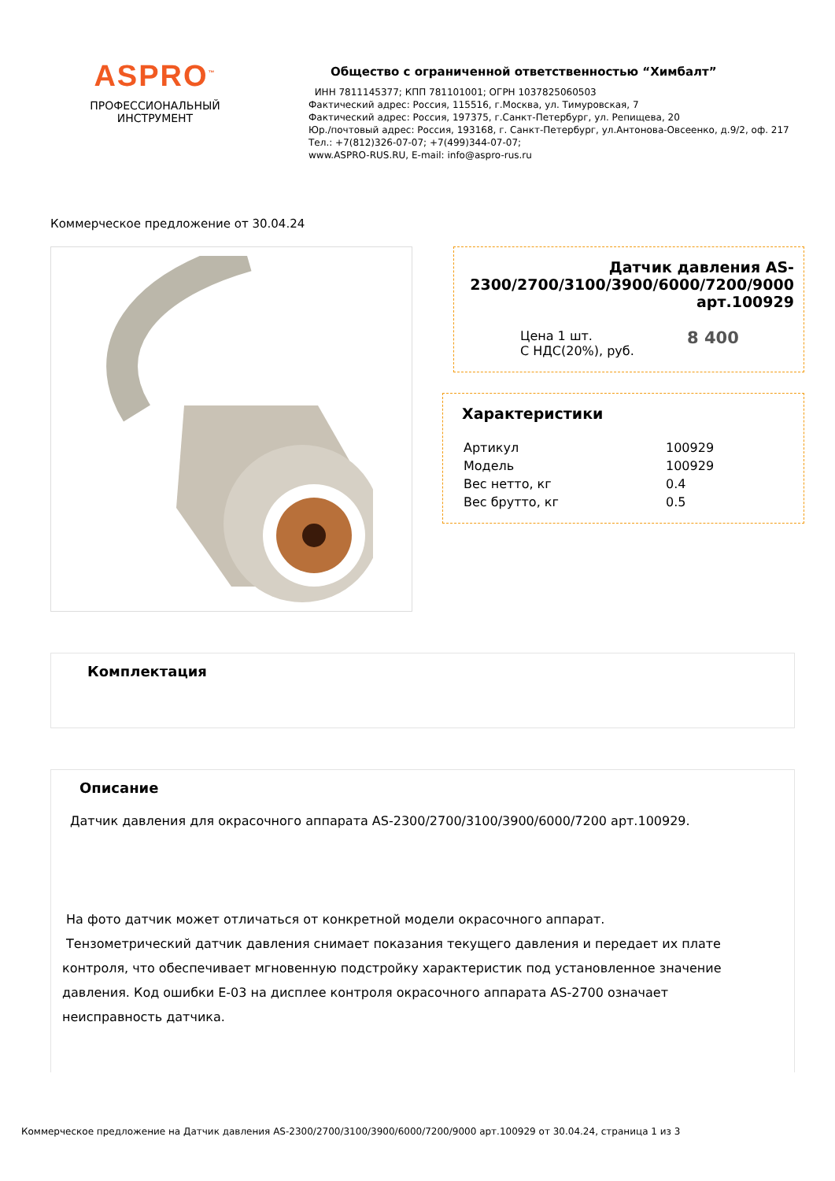ASPRO<sup>™</sup>
ПРОФЕССИОНАЛЬНЫЙ
ИНСТРУМЕНТ
Общество с ограниченной ответственностью “Химбалт”
ИНН 7811145377; КПП 781101001; ОГРН 1037825060503
Фактический адрес: Россия, 115516, г.Москва, ул. Тимуровская, 7
Фактический адрес: Россия, 197375, г.Санкт-Петербург, ул. Репищева, 20
Юр./почтовый адрес: Россия, 193168, г. Санкт-Петербург, ул.Антонова-Овсеенко, д.9/2, оф. 217
Тел.: +7(812)326-07-07; +7(499)344-07-07;
www.ASPRO-RUS.RU, E-mail: info@aspro-rus.ru
Коммерческое предложение от 30.04.24
Датчик давления AS-2300/2700/3100/3900/6000/7200/9000 арт.100929
| Цена 1 шт. С НДС(20%), руб. | 8 400 |
Характеристики
| Артикул | 100929 |
| Модель | 100929 |
| Вес нетто, кг | 0.4 |
| Вес брутто, кг | 0.5 |
Комплектация
Описание
Датчик давления для окрасочного аппарата AS-2300/2700/3100/3900/6000/7200 арт.100929.
На фото датчик может отличаться от конкретной модели окрасочного аппарат.
Тензометрический датчик давления снимает показания текущего давления и передает их плате контроля, что обеспечивает мгновенную подстройку характеристик под установленное значение давления. Код ошибки Е-03 на дисплее контроля окрасочного аппарата AS-2700 означает неисправность датчика.
Коммерческое предложение на Датчик давления AS-2300/2700/3100/3900/6000/7200/9000 арт.100929 от 30.04.24, страница 1 из 3